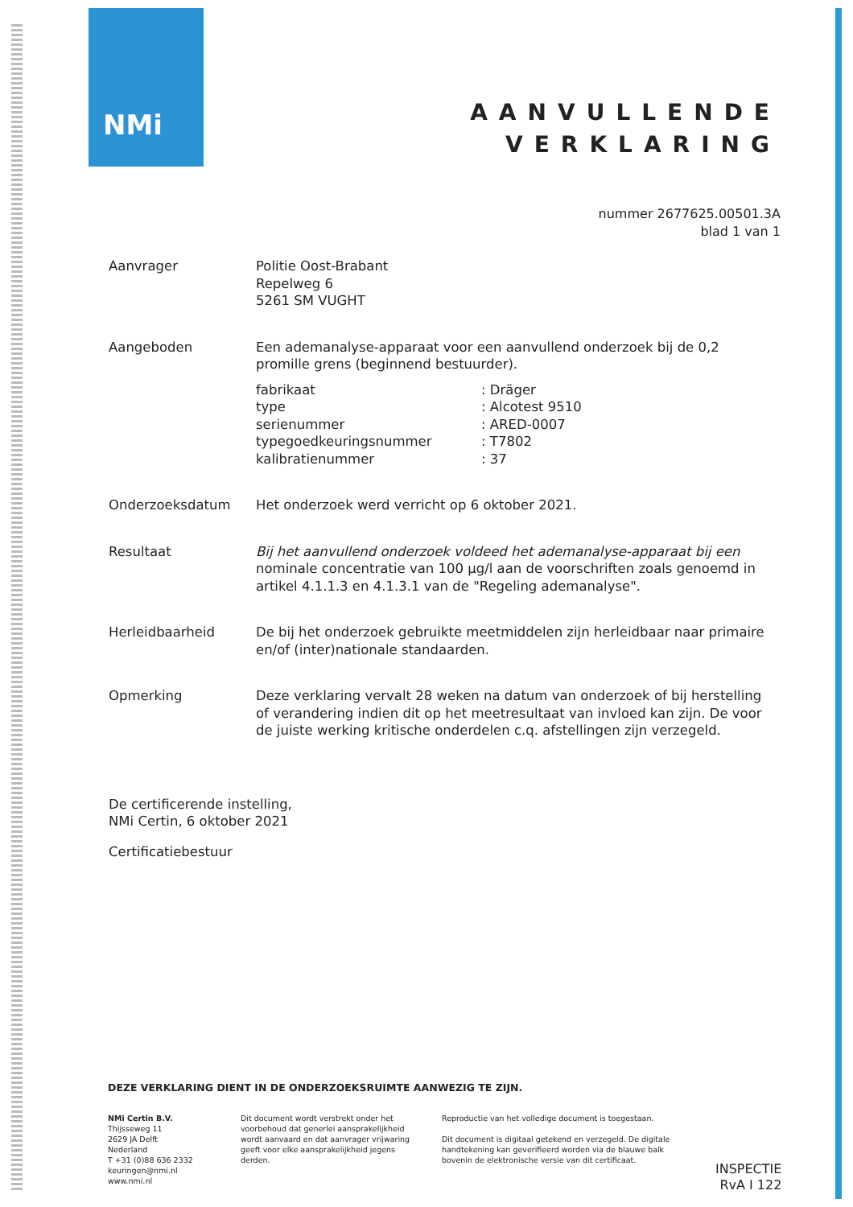NMi
AANVULLENDE
VERKLARING
nummer 2677625.00501.3A
blad 1 van 1
Aanvrager Politie Oost-Brabant
Repelweg 6
5261 SM VUGHT
Aangeboden Een ademanalyse-apparaat voor een aanvullend onderzoek bij de 0,2 promille grens (beginnend bestuurder).
| fabrikaat | : Dräger |
| type | : Alcotest 9510 |
| serienummer | : ARED-0007 |
| typegoedkeuringsnummer | : T7802 |
| kalibratienummer | : 37 |
Onderzoeksdatum Het onderzoek werd verricht op 6 oktober 2021.
Resultaat Bij het aanvullend onderzoek voldeed het ademanalyse-apparaat bij een nominale concentratie van 100 µg/l aan de voorschriften zoals genoemd in artikel 4.1.1.3 en 4.1.3.1 van de "Regeling ademanalyse".
Herleidbaarheid De bij het onderzoek gebruikte meetmiddelen zijn herleidbaar naar primaire en/of (inter)nationale standaarden.
Opmerking Deze verklaring vervalt 28 weken na datum van onderzoek of bij herstelling of verandering indien dit op het meetresultaat van invloed kan zijn. De voor de juiste werking kritische onderdelen c.q. afstellingen zijn verzegeld.
De certificerende instelling,
NMi Certin, 6 oktober 2021
Certificatiebestuur
DEZE VERKLARING DIENT IN DE ONDERZOEKSRUIMTE AANWEZIG TE ZIJN.
NMi Certin B.V.
Thijsseweg 11
2629 JA Delft
Nederland
T +31 (0)88 636 2332
keuringen@nmi.nl
www.nmi.nl
Dit document wordt verstrekt onder het voorbehoud dat generlei aansprakelijkheid wordt aanvaard en dat aanvrager vrijwaring geeft voor elke aansprakelijkheid jegens derden.
Reproductie van het volledige document is toegestaan.
Dit document is digitaal getekend en verzegeld. De digitale handtekening kan geverifieerd worden via de blauwe balk bovenin de elektronische versie van dit certificaat.
INSPECTIE
RvA I 122